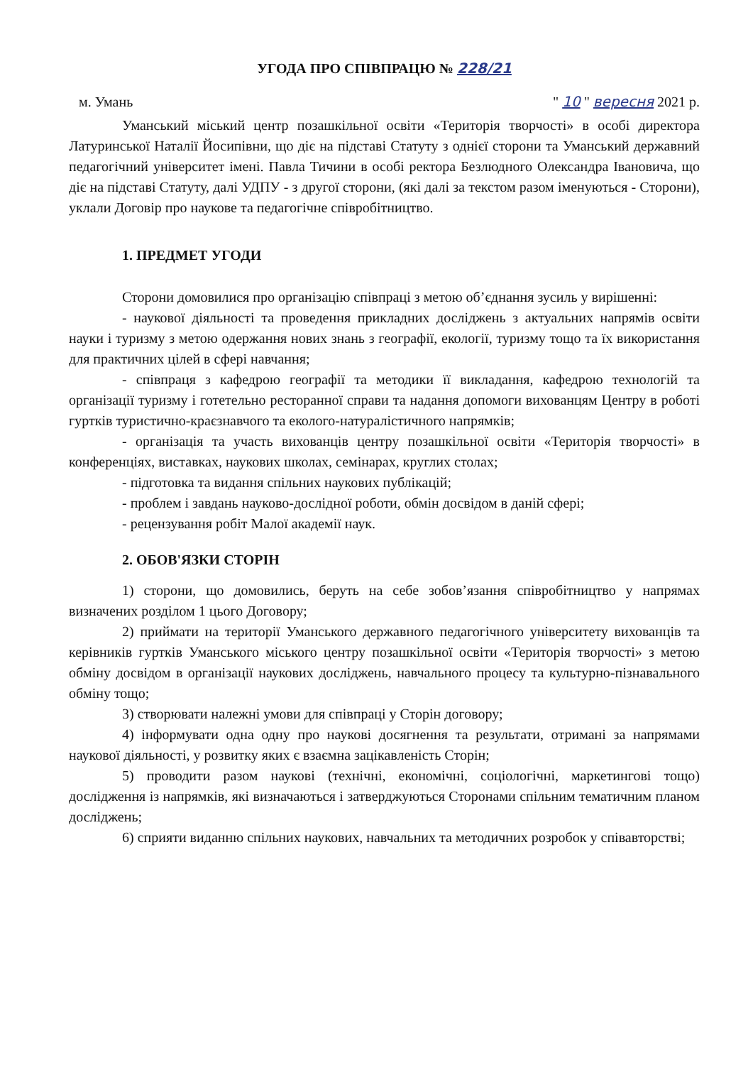УГОДА ПРО СПІВПРАЦЮ № 228/21
м. Умань " 10 " вересня 2021 р.
Уманський міський центр позашкільної освіти «Територія творчості» в особі директора Латуринської Наталії Йосипівни, що діє на підставі Статуту з однієї сторони та Уманський державний педагогічний університет імені. Павла Тичини в особі ректора Безлюдного Олександра Івановича, що діє на підставі Статуту, далі УДПУ - з другої сторони, (які далі за текстом разом іменуються - Сторони), уклали Договір про наукове та педагогічне співробітництво.
1. ПРЕДМЕТ УГОДИ
Сторони домовилися про організацію співпраці з метою об’єднання зусиль у вирішенні:
- наукової діяльності та проведення прикладних досліджень з актуальних напрямів освіти науки і туризму з метою одержання нових знань з географії, екології, туризму тощо та їх використання для практичних цілей в сфері навчання;
- співпраця з кафедрою географії та методики її викладання, кафедрою технологій та організації туризму і готетельно ресторанної справи та надання допомоги вихованцям Центру в роботі гуртків туристично-краєзнавчого та еколого-натуралістичного напрямків;
- організація та участь вихованців центру позашкільної освіти «Територія творчості» в конференціях, виставках, наукових школах, семінарах, круглих столах;
- підготовка та видання спільних наукових публікацій;
- проблем і завдань науково-дослідної роботи, обмін досвідом в даній сфері;
- рецензування робіт Малої академії наук.
2. ОБОВ'ЯЗКИ СТОРІН
1) сторони, що домовились, беруть на себе зобов’язання співробітництво у напрямах визначених розділом 1 цього Договору;
2) приймати на території Уманського державного педагогічного університету вихованців та керівників гуртків Уманського міського центру позашкільної освіти «Територія творчості» з метою обміну досвідом в організації наукових досліджень, навчального процесу та культурно-пізнавального обміну тощо;
3) створювати належні умови для співпраці у Сторін договору;
4) інформувати одна одну про наукові досягнення та результати, отримані за напрямами наукової діяльності, у розвитку яких є взаємна зацікавленість Сторін;
5) проводити разом наукові (технічні, економічні, соціологічні, маркетингові тощо) дослідження із напрямків, які визначаються і затверджуються Сторонами спільним тематичним планом досліджень;
6) сприяти виданню спільних наукових, навчальних та методичних розробок у співавторстві;